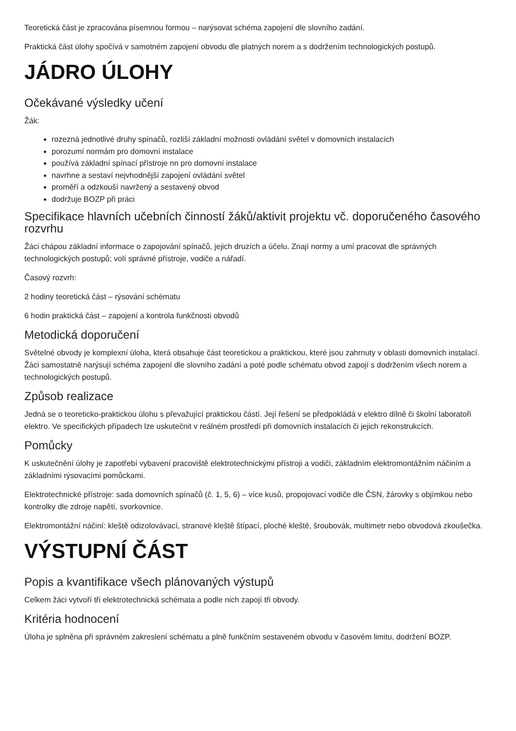Teoretická část je zpracována písemnou formou – narýsovat schéma zapojení dle slovního zadání.
Praktická část úlohy spočívá v samotném zapojení obvodu dle platných norem a s dodržením technologických postupů.
JÁDRO ÚLOHY
Očekávané výsledky učení
Žák:
rozezná jednotlivé druhy spínačů, rozliší základní možnosti ovládání světel v domovních instalacích
porozumí normám pro domovní instalace
používá základní spínací přístroje nn pro domovní instalace
navrhne a sestaví nejvhodnější zapojení ovládání světel
proměří a odzkouší navržený a sestavený obvod
dodržuje BOZP při práci
Specifikace hlavních učebních činností žáků/aktivit projektu vč. doporučeného časového rozvrhu
Žáci chápou základní informace o zapojování spínačů, jejich druzích a účelu. Znají normy a umí pracovat dle správných technologických postupů; volí správné přístroje, vodiče a nářadí.
Časový rozvrh:
2 hodiny teoretická část – rýsování schématu
6 hodin praktická část – zapojení a kontrola funkčnosti obvodů
Metodická doporučení
Světelné obvody je komplexní úloha, která obsahuje část teoretickou a praktickou, které jsou zahrnuty v oblasti domovních instalací. Žáci samostatně narýsují schéma zapojení dle slovního zadání a poté podle schématu obvod zapojí s dodržením všech norem a technologických postupů.
Způsob realizace
Jedná se o teoreticko-praktickou úlohu s převažující praktickou částí. Její řešení se předpokládá v elektro dílně či školní laboratoři elektro. Ve specifických případech lze uskutečnit v reálném prostředí při domovních instalacích či jejich rekonstrukcích.
Pomůcky
K uskutečnění úlohy je zapotřebí vybavení pracoviště elektrotechnickými přístroji a vodiči, základním elektromontážním náčiním a základními rýsovacími pomůckami.
Elektrotechnické přístroje: sada domovních spínačů (č. 1, 5, 6) – více kusů, propojovací vodiče dle ČSN, žárovky s objímkou nebo kontrolky dle zdroje napětí, svorkovnice.
Elektromontážní náčiní: kleště odizolovávací, stranové kleště štípací, ploché kleště, šroubovák, multimetr nebo obvodová zkoušečka.
VÝSTUPNÍ ČÁST
Popis a kvantifikace všech plánovaných výstupů
Celkem žáci vytvoří tři elektrotechnická schémata a podle nich zapojí tři obvody.
Kritéria hodnocení
Úloha je splněna při správném zakreslení schématu a plně funkčním sestaveném obvodu v časovém limitu, dodržení BOZP.